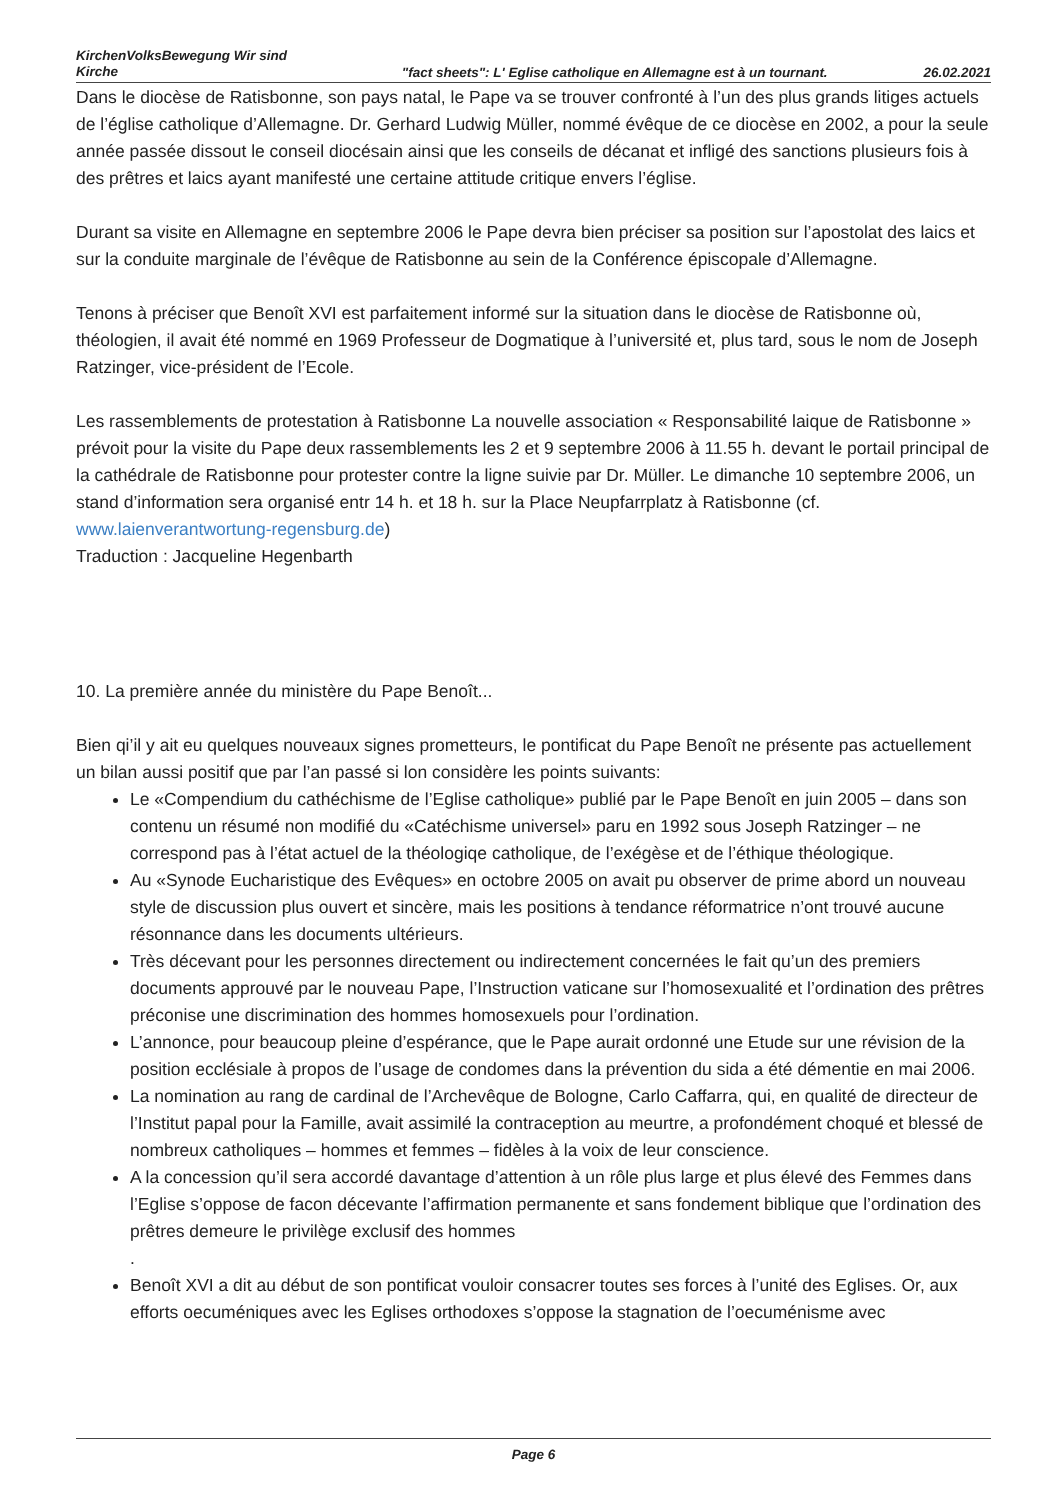KirchenVolksBewegung Wir sind Kirche
"fact sheets": L' Eglise catholique en Allemagne est à un tournant.
26.02.2021
Dans le diocèse de Ratisbonne, son pays natal, le Pape va se trouver confronté à l’un des plus grands litiges actuels de l’église catholique d’Allemagne. Dr. Gerhard Ludwig Müller, nommé évêque de ce diocèse en 2002, a pour la seule année passée dissout le conseil diocésain ainsi que les conseils de décanat et infligé des sanctions plusieurs fois à des prêtres et laics ayant manifesté une certaine attitude critique envers l’église.
Durant sa visite en Allemagne en septembre 2006 le Pape devra bien préciser sa position sur l’apostolat des laics et sur la conduite marginale de l’évêque de Ratisbonne au sein de la Conférence épiscopale d’Allemagne.
Tenons à préciser que Benoît XVI est parfaitement informé sur la situation dans le diocèse de Ratisbonne où, théologien, il avait été nommé en 1969 Professeur de Dogmatique à l’université et, plus tard, sous le nom de Joseph Ratzinger, vice-président de l’Ecole.
Les rassemblements de protestation à Ratisbonne La nouvelle association « Responsabilité laique de Ratisbonne » prévoit pour la visite du Pape deux rassemblements les 2 et 9 septembre 2006 à 11.55 h. devant le portail principal de la cathédrale de Ratisbonne pour protester contre la ligne suivie par Dr. Müller. Le dimanche 10 septembre 2006, un stand d’information sera organisé entr 14 h. et 18 h. sur la Place Neupfarrplatz à Ratisbonne (cf. www.laienverantwortung-regensburg.de)
Traduction : Jacqueline Hegenbarth
10. La première année du ministère du Pape Benoît...
Bien qi’il y ait eu quelques nouveaux signes prometteurs, le pontificat du Pape Benoît ne présente pas actuellement un bilan aussi positif que par l’an passé si lon considère les points suivants:
Le «Compendium du cathéchisme de l’Eglise catholique» publié par le Pape Benoît en juin 2005 – dans son contenu un résumé non modifié du «Catéchisme universel» paru en 1992 sous Joseph Ratzinger – ne correspond pas à l’état actuel de la théologiqe catholique, de l’exégèse et de l’éthique théologique.
Au «Synode Eucharistique des Evêques» en octobre 2005 on avait pu observer de prime abord un nouveau style de discussion plus ouvert et sincère, mais les positions à tendance réformatrice n’ont trouvé aucune résonnance dans les documents ultérieurs.
Très décevant pour les personnes directement ou indirectement concernées le fait qu’un des premiers documents approuvé par le nouveau Pape, l’Instruction vaticane sur l’homosexualité et l’ordination des prêtres préconise une discrimination des hommes homosexuels pour l’ordination.
L’annonce, pour beaucoup pleine d’espérance, que le Pape aurait ordonné une Etude sur une révision de la position ecclésiale à propos de l’usage de condomes dans la prévention du sida a été démentie en mai 2006.
La nomination au rang de cardinal de l’Archevêque de Bologne, Carlo Caffarra, qui, en qualité de directeur de l’Institut papal pour la Famille, avait assimilé la contraception au meurtre, a profondément choqué et blessé de nombreux catholiques – hommes et femmes – fidèles à la voix de leur conscience.
A la concession qu’il sera accordé davantage d’attention à un rôle plus large et plus élevé des Femmes dans l’Eglise s’oppose de facon décevante l’affirmation permanente et sans fondement biblique que l’ordination des prêtres demeure le privilège exclusif des hommes
.
Benoît XVI a dit au début de son pontificat vouloir consacrer toutes ses forces à l’unité des Eglises. Or, aux efforts oecuméniques avec les Eglises orthodoxes s’oppose la stagnation de l’oecuménisme avec
Page 6